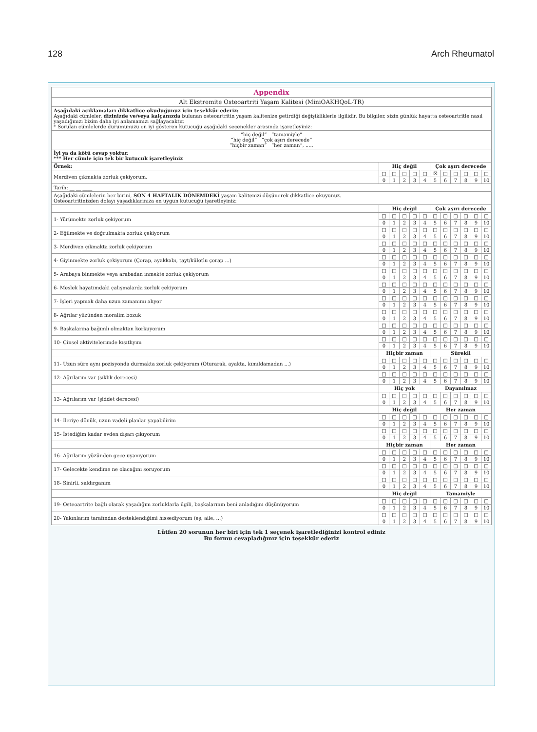128 Arch Rheumatol
| Appendix | | | | | | | | | | | |
| Alt Ekstremite Osteoartriti Yaşam Kalitesi (MiniOAKHQoL-TR) | | | | | | | | | | | |
| Aşağıdaki açıklamaları dikkatlice okuduğunuz için teşekkür ederiz: Aşağıdaki cümleler, dizinizde ve/veya kalçanızda bulunan osteoartritin yaşam kalitenize getirdiği değişikliklerle ilgilidir. Bu bilgiler, sizin günlük hayatta osteoartritle nasıl yaşadığınızı bizim daha iyi anlamamızı sağlayacaktır. * Sorulan cümlelerde durumunuzu en iyi gösteren kutucuğu aşağıdaki seçenekler arasında işaretleyiniz: | | | | | | | | | | | |
| “hiç değil” “tamamiyle” “hiç değil” “çok aşırı derecede” “hiçbir zaman” “her zaman”, ..... | | | | | | | | | | | |
| İyi ya da kötü cevap yoktur. *** Her cümle için tek bir kutucuk işaretleyiniz | | | | | | | | | | | |
| Örnek: | Hiç değil | | | | | Çok aşırı derecede | | | | | |
| Merdiven çıkmakta zorluk çekiyorum. | □ | □ | □ | □ | □ | ☒ | □ | □ | □ | □ | □ |
| | 0 | 1 | 2 | 3 | 4 | 5 | 6 | 7 | 8 | 9 | 10 |
| Tarih: __ __ ____ | | | | | | | | | | | |
| Aşağıdaki cümlelerin her birini, SON 4 HAFTALIK DÖNEMDEKİ yaşam kalitenizi düşünerek dikkatlice okuyunuz. Osteoartritinizden dolayı yaşadıklarınıza en uygun kutucuğu işaretleyiniz: | | | | | | | | | | | |
| | Hiç değil | | | | | Çok aşırı derecede | | | | | |
| 1- Yürümekte zorluk çekiyorum | □ | □ | □ | □ | □ | □ | □ | □ | □ | □ | □ |
| | 0 | 1 | 2 | 3 | 4 | 5 | 6 | 7 | 8 | 9 | 10 |
| 2- Eğilmekte ve doğrulmakta zorluk çekiyorum | □ | □ | □ | □ | □ | □ | □ | □ | □ | □ | □ |
| | 0 | 1 | 2 | 3 | 4 | 5 | 6 | 7 | 8 | 9 | 10 |
| 3- Merdiven çıkmakta zorluk çekiyorum | □ | □ | □ | □ | □ | □ | □ | □ | □ | □ | □ |
| | 0 | 1 | 2 | 3 | 4 | 5 | 6 | 7 | 8 | 9 | 10 |
| 4- Giyinmekte zorluk çekiyorum (Çorap, ayakkabı, tayt/külotlu çorap ...) | □ | □ | □ | □ | □ | □ | □ | □ | □ | □ | □ |
| | 0 | 1 | 2 | 3 | 4 | 5 | 6 | 7 | 8 | 9 | 10 |
| 5- Arabaya binmekte veya arabadan inmekte zorluk çekiyorum | □ | □ | □ | □ | □ | □ | □ | □ | □ | □ | □ |
| | 0 | 1 | 2 | 3 | 4 | 5 | 6 | 7 | 8 | 9 | 10 |
| 6- Meslek hayatımdaki çalışmalarda zorluk çekiyorum | □ | □ | □ | □ | □ | □ | □ | □ | □ | □ | □ |
| | 0 | 1 | 2 | 3 | 4 | 5 | 6 | 7 | 8 | 9 | 10 |
| 7- İşleri yapmak daha uzun zamanımı alıyor | □ | □ | □ | □ | □ | □ | □ | □ | □ | □ | □ |
| | 0 | 1 | 2 | 3 | 4 | 5 | 6 | 7 | 8 | 9 | 10 |
| 8- Ağrılar yüzünden moralim bozuk | □ | □ | □ | □ | □ | □ | □ | □ | □ | □ | □ |
| | 0 | 1 | 2 | 3 | 4 | 5 | 6 | 7 | 8 | 9 | 10 |
| 9- Başkalarına bağımlı olmaktan korkuyorum | □ | □ | □ | □ | □ | □ | □ | □ | □ | □ | □ |
| | 0 | 1 | 2 | 3 | 4 | 5 | 6 | 7 | 8 | 9 | 10 |
| 10- Cinsel aktivitelerimde kısıtlıyım | □ | □ | □ | □ | □ | □ | □ | □ | □ | □ | □ |
| | 0 | 1 | 2 | 3 | 4 | 5 | 6 | 7 | 8 | 9 | 10 |
| | Hiçbir zaman | | | | | Sürekli | | | | | |
| 11- Uzun süre aynı pozisyonda durmakta zorluk çekiyorum (Oturarak, ayakta, kımıldamadan ...) | □ | □ | □ | □ | □ | □ | □ | □ | □ | □ | □ |
| | 0 | 1 | 2 | 3 | 4 | 5 | 6 | 7 | 8 | 9 | 10 |
| 12- Ağrılarım var (sıklık derecesi) | □ | □ | □ | □ | □ | □ | □ | □ | □ | □ | □ |
| | 0 | 1 | 2 | 3 | 4 | 5 | 6 | 7 | 8 | 9 | 10 |
| | Hiç yok | | | | | Dayanılmaz | | | | | |
| 13- Ağrılarım var (şiddet derecesi) | □ | □ | □ | □ | □ | □ | □ | □ | □ | □ | □ |
| | 0 | 1 | 2 | 3 | 4 | 5 | 6 | 7 | 8 | 9 | 10 |
| | Hiç değil | | | | | Her zaman | | | | | |
| 14- İleriye dönük, uzun vadeli planlar yapabilirim | □ | □ | □ | □ | □ | □ | □ | □ | □ | □ | □ |
| | 0 | 1 | 2 | 3 | 4 | 5 | 6 | 7 | 8 | 9 | 10 |
| 15- İstediğim kadar evden dışarı çıkıyorum | □ | □ | □ | □ | □ | □ | □ | □ | □ | □ | □ |
| | 0 | 1 | 2 | 3 | 4 | 5 | 6 | 7 | 8 | 9 | 10 |
| | Hiçbir zaman | | | | | Her zaman | | | | | |
| 16- Ağrılarım yüzünden gece uyanıyorum | □ | □ | □ | □ | □ | □ | □ | □ | □ | □ | □ |
| | 0 | 1 | 2 | 3 | 4 | 5 | 6 | 7 | 8 | 9 | 10 |
| 17- Gelecekte kendime ne olacağını soruyorum | □ | □ | □ | □ | □ | □ | □ | □ | □ | □ | □ |
| | 0 | 1 | 2 | 3 | 4 | 5 | 6 | 7 | 8 | 9 | 10 |
| 18- Sinirli, saldırganım | □ | □ | □ | □ | □ | □ | □ | □ | □ | □ | □ |
| | 0 | 1 | 2 | 3 | 4 | 5 | 6 | 7 | 8 | 9 | 10 |
| | Hiç değil | | | | | Tamamiyle | | | | | |
| 19- Osteoartrite bağlı olarak yaşadığım zorluklarla ilgili, başkalarının beni anladığını düşünüyorum | □ | □ | □ | □ | □ | □ | □ | □ | □ | □ | □ |
| | 0 | 1 | 2 | 3 | 4 | 5 | 6 | 7 | 8 | 9 | 10 |
| 20- Yakınlarım tarafından desteklendiğimi hissediyorum (eş, aile, ...) | □ | □ | □ | □ | □ | □ | □ | □ | □ | □ | □ |
| | 0 | 1 | 2 | 3 | 4 | 5 | 6 | 7 | 8 | 9 | 10 |
Lütfen 20 sorunun her biri için tek 1 seçenek işaretlediğinizi kontrol ediniz
Bu formu cevapladığınız için teşekkür ederiz